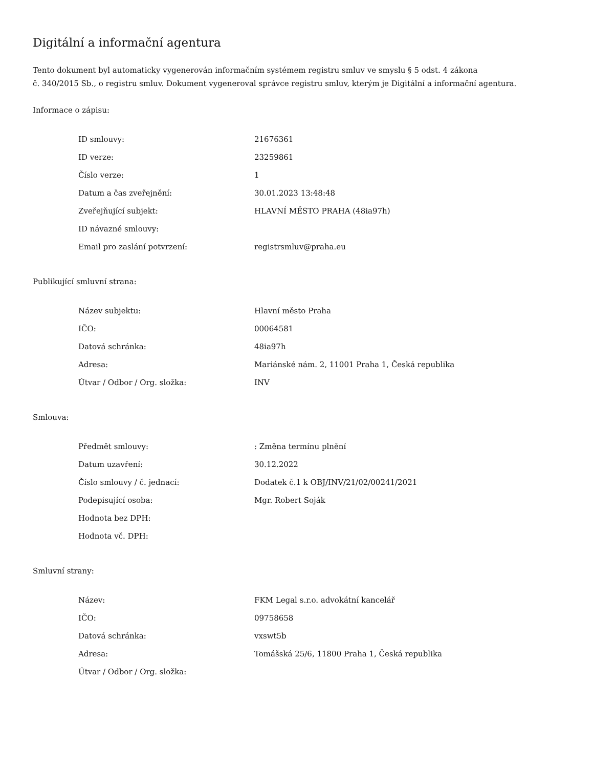Digitální a informační agentura
Tento dokument byl automaticky vygenerován informačním systémem registru smluv ve smyslu § 5 odst. 4 zákona
č. 340/2015 Sb., o registru smluv. Dokument vygeneroval správce registru smluv, kterým je Digitální a informační agentura.
Informace o zápisu:
| ID smlouvy: | 21676361 |
| ID verze: | 23259861 |
| Číslo verze: | 1 |
| Datum a čas zveřejnění: | 30.01.2023 13:48:48 |
| Zveřejňující subjekt: | HLAVNÍ MĚSTO PRAHA (48ia97h) |
| ID návazné smlouvy: | |
| Email pro zaslání potvrzení: | registrsmluv@praha.eu |
Publikující smluvní strana:
| Název subjektu: | Hlavní město Praha |
| IČO: | 00064581 |
| Datová schránka: | 48ia97h |
| Adresa: | Mariánské nám. 2, 11001 Praha 1, Česká republika |
| Útvar / Odbor / Org. složka: | INV |
Smlouva:
| Předmět smlouvy: | : Změna termínu plnění |
| Datum uzavření: | 30.12.2022 |
| Číslo smlouvy / č. jednací: | Dodatek č.1 k OBJ/INV/21/02/00241/2021 |
| Podepisující osoba: | Mgr. Robert Soják |
| Hodnota bez DPH: | |
| Hodnota vč. DPH: | |
Smluvní strany:
| Název: | FKM Legal s.r.o. advokátní kancelář |
| IČO: | 09758658 |
| Datová schránka: | vxswt5b |
| Adresa: | Tomášská 25/6, 11800 Praha 1, Česká republika |
| Útvar / Odbor / Org. složka: | |